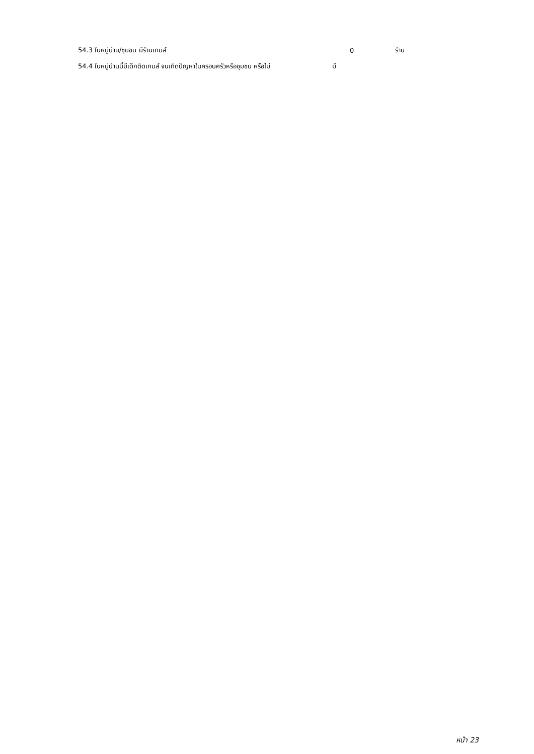54.3 ในหมู่บ้าน/ชุมชน มีร้านเกมส์ 0 ร้าน
54.4 ในหมู่บ้านนี้มีเด็กติดเกมส์ จนเกิดปัญหาในครอบครัวหรือชุมชน หรือไม่ มี
หน้า 23